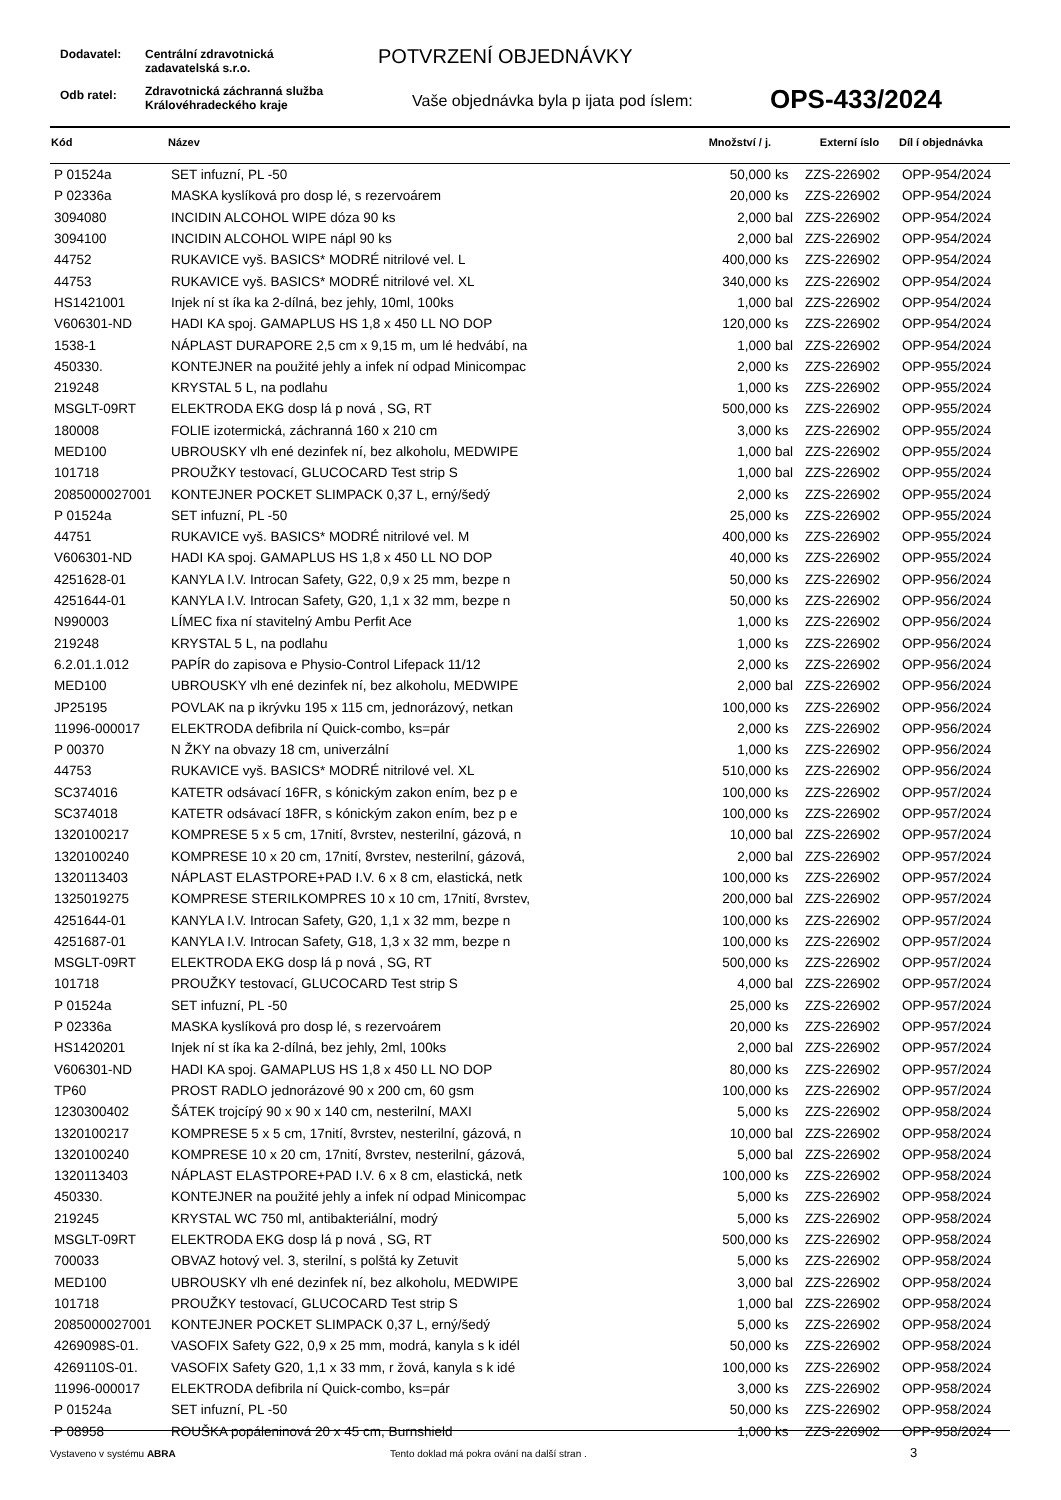Dodavatel:
Centrální zdravotnická
zadavatelská s.r.o.
POTVRZENÍ OBJEDNÁVKY
Odb ratel:
Zdravotnická záchranná služba
Královéhradeckého kraje
Vaše objednávka byla p ijata pod íslem:
OPS-433/2024
| Kód | Název | Množství / j. | | Externí íslo | Díl í objednávka |
| --- | --- | --- | --- | --- | --- |
| P 01524a | SET infuzní, PL -50 | 50,000 | ks | ZZS-226902 | OPP-954/2024 |
| P 02336a | MASKA kyslíková pro dosp lé, s rezervoárem | 20,000 | ks | ZZS-226902 | OPP-954/2024 |
| 3094080 | INCIDIN ALCOHOL WIPE dóza 90 ks | 2,000 | bal | ZZS-226902 | OPP-954/2024 |
| 3094100 | INCIDIN ALCOHOL WIPE nápl 90 ks | 2,000 | bal | ZZS-226902 | OPP-954/2024 |
| 44752 | RUKAVICE vyš. BASICS* MODRÉ nitrilové vel. L | 400,000 | ks | ZZS-226902 | OPP-954/2024 |
| 44753 | RUKAVICE vyš. BASICS* MODRÉ nitrilové vel. XL | 340,000 | ks | ZZS-226902 | OPP-954/2024 |
| HS1421001 | Injek ní st íka ka 2-dílná, bez jehly, 10ml, 100ks | 1,000 | bal | ZZS-226902 | OPP-954/2024 |
| V606301-ND | HADI KA spoj. GAMAPLUS HS 1,8 x 450 LL NO DOP | 120,000 | ks | ZZS-226902 | OPP-954/2024 |
| 1538-1 | NÁPLAST DURAPORE 2,5 cm x 9,15 m, um lé hedvábí, na | 1,000 | bal | ZZS-226902 | OPP-954/2024 |
| 450330. | KONTEJNER na použité jehly a infek ní odpad Minicompac | 2,000 | ks | ZZS-226902 | OPP-955/2024 |
| 219248 | KRYSTAL 5 L, na podlahu | 1,000 | ks | ZZS-226902 | OPP-955/2024 |
| MSGLT-09RT | ELEKTRODA EKG dosp lá p nová , SG, RT | 500,000 | ks | ZZS-226902 | OPP-955/2024 |
| 180008 | FOLIE izotermická, záchranná 160 x 210 cm | 3,000 | ks | ZZS-226902 | OPP-955/2024 |
| MED100 | UBROUSKY vlh ené dezinfek ní, bez alkoholu, MEDWIPE | 1,000 | bal | ZZS-226902 | OPP-955/2024 |
| 101718 | PROUŽKY testovací, GLUCOCARD Test strip S | 1,000 | bal | ZZS-226902 | OPP-955/2024 |
| 2085000027001 | KONTEJNER POCKET SLIMPACK 0,37 L, erný/šedý | 2,000 | ks | ZZS-226902 | OPP-955/2024 |
| P 01524a | SET infuzní, PL -50 | 25,000 | ks | ZZS-226902 | OPP-955/2024 |
| 44751 | RUKAVICE vyš. BASICS* MODRÉ nitrilové vel. M | 400,000 | ks | ZZS-226902 | OPP-955/2024 |
| V606301-ND | HADI KA spoj. GAMAPLUS HS 1,8 x 450 LL NO DOP | 40,000 | ks | ZZS-226902 | OPP-955/2024 |
| 4251628-01 | KANYLA I.V. Introcan Safety, G22, 0,9 x 25 mm, bezpe n | 50,000 | ks | ZZS-226902 | OPP-956/2024 |
| 4251644-01 | KANYLA I.V. Introcan Safety, G20, 1,1 x 32 mm, bezpe n | 50,000 | ks | ZZS-226902 | OPP-956/2024 |
| N990003 | LÍMEC fixa ní stavitelný Ambu Perfit Ace | 1,000 | ks | ZZS-226902 | OPP-956/2024 |
| 219248 | KRYSTAL 5 L, na podlahu | 1,000 | ks | ZZS-226902 | OPP-956/2024 |
| 6.2.01.1.012 | PAPÍR do zapisova e Physio-Control Lifepack 11/12 | 2,000 | ks | ZZS-226902 | OPP-956/2024 |
| MED100 | UBROUSKY vlh ené dezinfek ní, bez alkoholu, MEDWIPE | 2,000 | bal | ZZS-226902 | OPP-956/2024 |
| JP25195 | POVLAK na p ikrývku 195 x 115 cm, jednorázový, netkan | 100,000 | ks | ZZS-226902 | OPP-956/2024 |
| 11996-000017 | ELEKTRODA defibrila ní Quick-combo, ks=pár | 2,000 | ks | ZZS-226902 | OPP-956/2024 |
| P 00370 | N ŽKY na obvazy 18 cm, univerzální | 1,000 | ks | ZZS-226902 | OPP-956/2024 |
| 44753 | RUKAVICE vyš. BASICS* MODRÉ nitrilové vel. XL | 510,000 | ks | ZZS-226902 | OPP-956/2024 |
| SC374016 | KATETR odsávací 16FR, s kónickým zakon ením, bez p e | 100,000 | ks | ZZS-226902 | OPP-957/2024 |
| SC374018 | KATETR odsávací 18FR, s kónickým zakon ením, bez p e | 100,000 | ks | ZZS-226902 | OPP-957/2024 |
| 1320100217 | KOMPRESE 5 x 5 cm, 17nití, 8vrstev, nesterilní, gázová, n | 10,000 | bal | ZZS-226902 | OPP-957/2024 |
| 1320100240 | KOMPRESE 10 x 20 cm, 17nití, 8vrstev, nesterilní, gázová, | 2,000 | bal | ZZS-226902 | OPP-957/2024 |
| 1320113403 | NÁPLAST ELASTPORE+PAD I.V. 6 x 8 cm, elastická, netk | 100,000 | ks | ZZS-226902 | OPP-957/2024 |
| 1325019275 | KOMPRESE STERILKOMPRES 10 x 10 cm, 17nití, 8vrstev, | 200,000 | bal | ZZS-226902 | OPP-957/2024 |
| 4251644-01 | KANYLA I.V. Introcan Safety, G20, 1,1 x 32 mm, bezpe n | 100,000 | ks | ZZS-226902 | OPP-957/2024 |
| 4251687-01 | KANYLA I.V. Introcan Safety, G18, 1,3 x 32 mm, bezpe n | 100,000 | ks | ZZS-226902 | OPP-957/2024 |
| MSGLT-09RT | ELEKTRODA EKG dosp lá p nová , SG, RT | 500,000 | ks | ZZS-226902 | OPP-957/2024 |
| 101718 | PROUŽKY testovací, GLUCOCARD Test strip S | 4,000 | bal | ZZS-226902 | OPP-957/2024 |
| P 01524a | SET infuzní, PL -50 | 25,000 | ks | ZZS-226902 | OPP-957/2024 |
| P 02336a | MASKA kyslíková pro dosp lé, s rezervoárem | 20,000 | ks | ZZS-226902 | OPP-957/2024 |
| HS1420201 | Injek ní st íka ka 2-dílná, bez jehly, 2ml, 100ks | 2,000 | bal | ZZS-226902 | OPP-957/2024 |
| V606301-ND | HADI KA spoj. GAMAPLUS HS 1,8 x 450 LL NO DOP | 80,000 | ks | ZZS-226902 | OPP-957/2024 |
| TP60 | PROST RADLO jednorázové 90 x 200 cm, 60 gsm | 100,000 | ks | ZZS-226902 | OPP-957/2024 |
| 1230300402 | ŠÁTEK trojcípý 90 x 90 x 140 cm, nesterilní, MAXI | 5,000 | ks | ZZS-226902 | OPP-958/2024 |
| 1320100217 | KOMPRESE 5 x 5 cm, 17nití, 8vrstev, nesterilní, gázová, n | 10,000 | bal | ZZS-226902 | OPP-958/2024 |
| 1320100240 | KOMPRESE 10 x 20 cm, 17nití, 8vrstev, nesterilní, gázová, | 5,000 | bal | ZZS-226902 | OPP-958/2024 |
| 1320113403 | NÁPLAST ELASTPORE+PAD I.V. 6 x 8 cm, elastická, netk | 100,000 | ks | ZZS-226902 | OPP-958/2024 |
| 450330. | KONTEJNER na použité jehly a infek ní odpad Minicompac | 5,000 | ks | ZZS-226902 | OPP-958/2024 |
| 219245 | KRYSTAL WC 750 ml, antibakteriální, modrý | 5,000 | ks | ZZS-226902 | OPP-958/2024 |
| MSGLT-09RT | ELEKTRODA EKG dosp lá p nová , SG, RT | 500,000 | ks | ZZS-226902 | OPP-958/2024 |
| 700033 | OBVAZ hotový vel. 3, sterilní, s polštá ky Zetuvit | 5,000 | ks | ZZS-226902 | OPP-958/2024 |
| MED100 | UBROUSKY vlh ené dezinfek ní, bez alkoholu, MEDWIPE | 3,000 | bal | ZZS-226902 | OPP-958/2024 |
| 101718 | PROUŽKY testovací, GLUCOCARD Test strip S | 1,000 | bal | ZZS-226902 | OPP-958/2024 |
| 2085000027001 | KONTEJNER POCKET SLIMPACK 0,37 L, erný/šedý | 5,000 | ks | ZZS-226902 | OPP-958/2024 |
| 4269098S-01. | VASOFIX Safety G22, 0,9 x 25 mm, modrá, kanyla s k idél | 50,000 | ks | ZZS-226902 | OPP-958/2024 |
| 4269110S-01. | VASOFIX Safety G20, 1,1 x 33 mm, r žová, kanyla s k idé | 100,000 | ks | ZZS-226902 | OPP-958/2024 |
| 11996-000017 | ELEKTRODA defibrila ní Quick-combo, ks=pár | 3,000 | ks | ZZS-226902 | OPP-958/2024 |
| P 01524a | SET infuzní, PL -50 | 50,000 | ks | ZZS-226902 | OPP-958/2024 |
| P 08958 | ROUŠKA popáleninová 20 x 45 cm, Burnshield | 1,000 | ks | ZZS-226902 | OPP-958/2024 |
Vystaveno v systému ABRA Tento doklad má pokra ování na další stran . 3